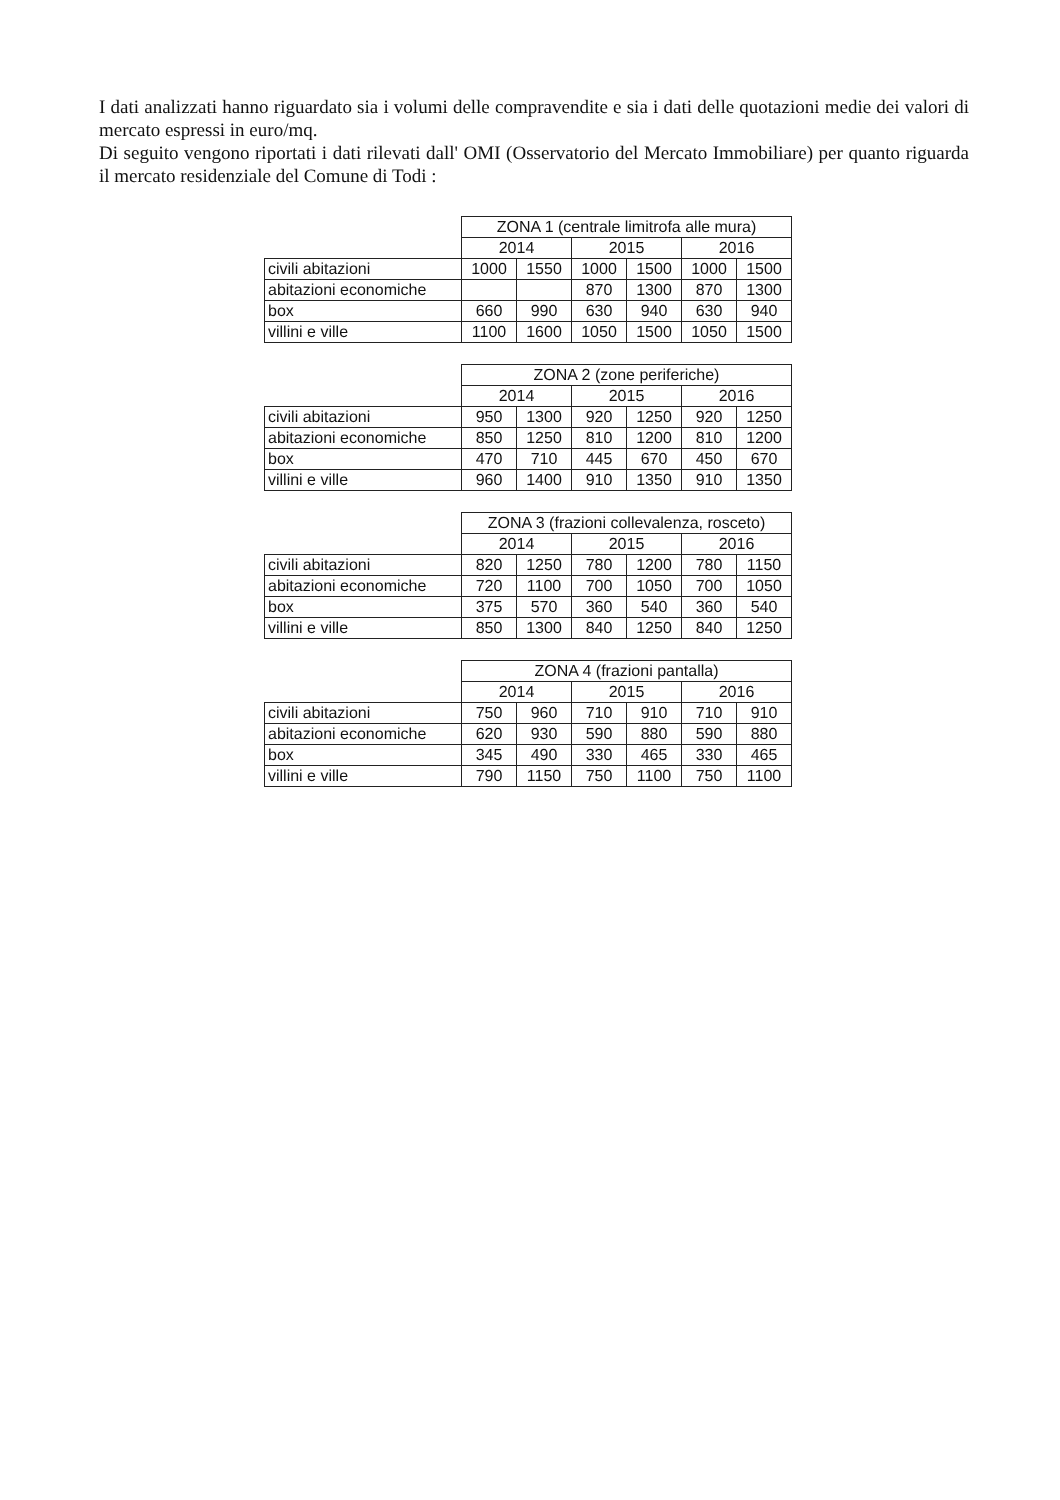I dati analizzati hanno riguardato sia i volumi delle compravendite e sia i dati delle quotazioni medie dei valori di mercato espressi in euro/mq.
Di seguito vengono riportati i dati rilevati dall' OMI (Osservatorio del Mercato Immobiliare) per quanto riguarda il mercato residenziale del Comune di Todi :
| | ZONA 1 (centrale limitrofa alle mura) | | | | | |
| --- | --- | --- | --- | --- | --- | --- |
| | 2014 | | 2015 | | 2016 | |
| civili abitazioni | 1000 | 1550 | 1000 | 1500 | 1000 | 1500 |
| abitazioni economiche | | | 870 | 1300 | 870 | 1300 |
| box | 660 | 990 | 630 | 940 | 630 | 940 |
| villini e ville | 1100 | 1600 | 1050 | 1500 | 1050 | 1500 |
| | ZONA 2 (zone periferiche) | | | | | |
| --- | --- | --- | --- | --- | --- | --- |
| | 2014 | | 2015 | | 2016 | |
| civili abitazioni | 950 | 1300 | 920 | 1250 | 920 | 1250 |
| abitazioni economiche | 850 | 1250 | 810 | 1200 | 810 | 1200 |
| box | 470 | 710 | 445 | 670 | 450 | 670 |
| villini e ville | 960 | 1400 | 910 | 1350 | 910 | 1350 |
| | ZONA 3 (frazioni collevalenza, rosceto) | | | | | |
| --- | --- | --- | --- | --- | --- | --- |
| | 2014 | | 2015 | | 2016 | |
| civili abitazioni | 820 | 1250 | 780 | 1200 | 780 | 1150 |
| abitazioni economiche | 720 | 1100 | 700 | 1050 | 700 | 1050 |
| box | 375 | 570 | 360 | 540 | 360 | 540 |
| villini e ville | 850 | 1300 | 840 | 1250 | 840 | 1250 |
| | ZONA 4 (frazioni pantalla) | | | | | |
| --- | --- | --- | --- | --- | --- | --- |
| | 2014 | | 2015 | | 2016 | |
| civili abitazioni | 750 | 960 | 710 | 910 | 710 | 910 |
| abitazioni economiche | 620 | 930 | 590 | 880 | 590 | 880 |
| box | 345 | 490 | 330 | 465 | 330 | 465 |
| villini e ville | 790 | 1150 | 750 | 1100 | 750 | 1100 |